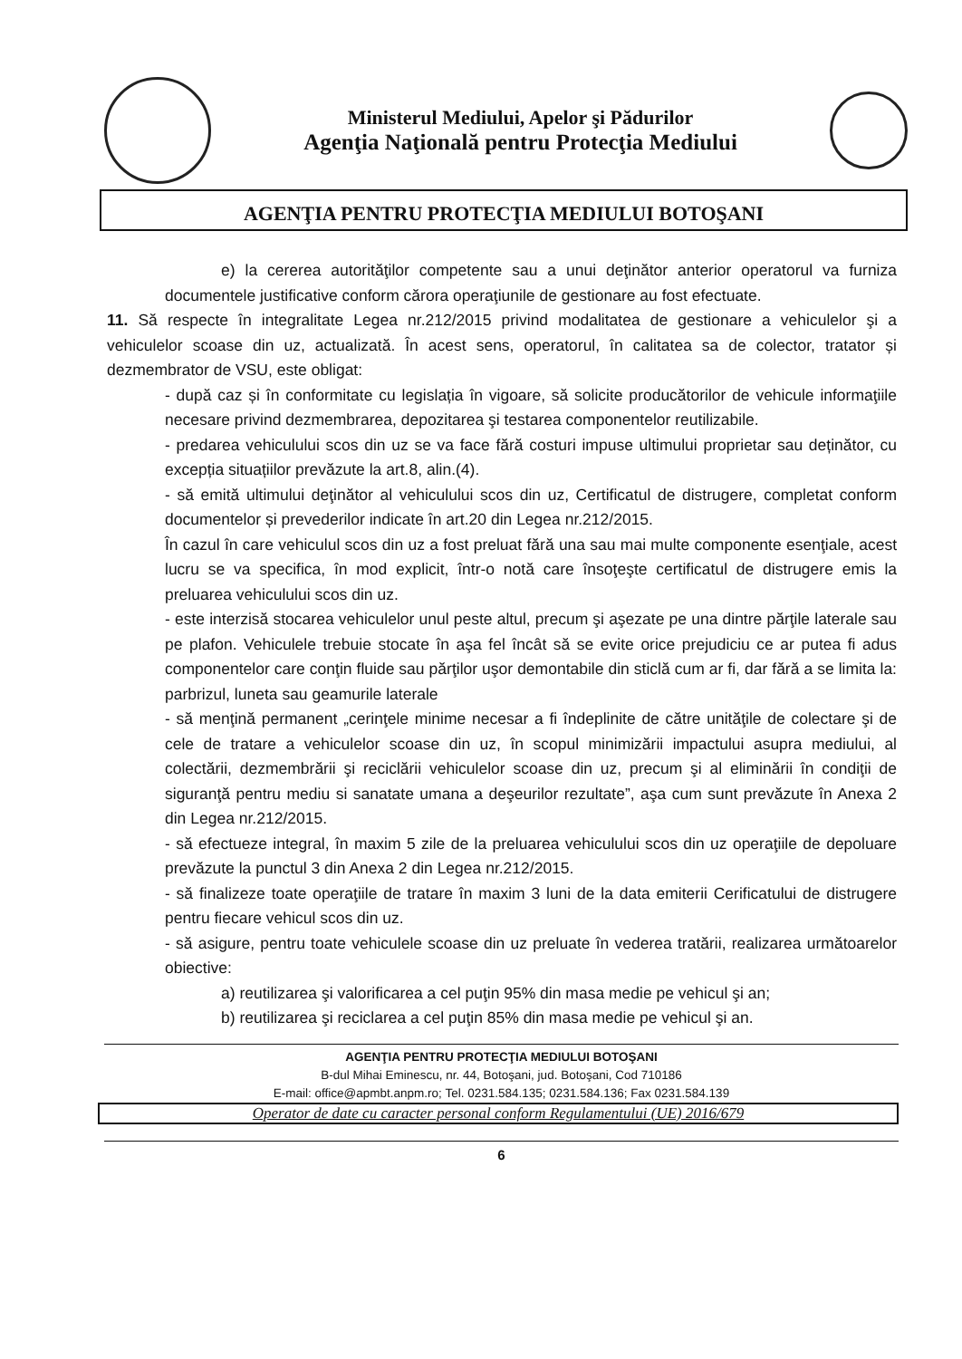Ministerul Mediului, Apelor şi Pădurilor
Agenţia Naţională pentru Protecţia Mediului
AGENŢIA PENTRU PROTECŢIA MEDIULUI BOTOŞANI
e) la cererea autorităţilor competente sau a unui deţinător anterior operatorul va furniza documentele justificative conform cărora operaţiunile de gestionare au fost efectuate.
11. Să respecte în integralitate Legea nr.212/2015 privind modalitatea de gestionare a vehiculelor şi a vehiculelor scoase din uz, actualizată. În acest sens, operatorul, în calitatea sa de colector, tratator și dezmembrator de VSU, este obligat:
- după caz și în conformitate cu legislația în vigoare, să solicite producătorilor de vehicule informaţiile necesare privind dezmembrarea, depozitarea şi testarea componentelor reutilizabile.
- predarea vehiculului scos din uz se va face fără costuri impuse ultimului proprietar sau deținător, cu excepția situațiilor prevăzute la art.8, alin.(4).
- să emită ultimului deţinător al vehiculului scos din uz, Certificatul de distrugere, completat conform documentelor și prevederilor indicate în art.20 din Legea nr.212/2015.
În cazul în care vehiculul scos din uz a fost preluat fără una sau mai multe componente esenţiale, acest lucru se va specifica, în mod explicit, într-o notă care însoţeşte certificatul de distrugere emis la preluarea vehiculului scos din uz.
- este interzisă stocarea vehiculelor unul peste altul, precum şi aşezate pe una dintre părţile laterale sau pe plafon. Vehiculele trebuie stocate în aşa fel încât să se evite orice prejudiciu ce ar putea fi adus componentelor care conţin fluide sau părţilor uşor demontabile din sticlă cum ar fi, dar fără a se limita la: parbrizul, luneta sau geamurile laterale
- să menţină permanent „cerinţele minime necesar a fi îndeplinite de către unităţile de colectare şi de cele de tratare a vehiculelor scoase din uz, în scopul minimizării impactului asupra mediului, al colectării, dezmembrării şi reciclării vehiculelor scoase din uz, precum şi al eliminării în condiţii de siguranţă pentru mediu si sanatate umana a deşeurilor rezultate”, aşa cum sunt prevăzute în Anexa 2 din Legea nr.212/2015.
- să efectueze integral, în maxim 5 zile de la preluarea vehiculului scos din uz operaţiile de depoluare prevăzute la punctul 3 din Anexa 2 din Legea nr.212/2015.
- să finalizeze toate operaţiile de tratare în maxim 3 luni de la data emiterii Cerificatului de distrugere pentru fiecare vehicul scos din uz.
- să asigure, pentru toate vehiculele scoase din uz preluate în vederea tratării, realizarea următoarelor obiective:
a) reutilizarea şi valorificarea a cel puţin 95% din masa medie pe vehicul şi an;
b) reutilizarea şi reciclarea a cel puţin 85% din masa medie pe vehicul şi an.
AGENŢIA PENTRU PROTECŢIA MEDIULUI BOTOŞANI
B-dul Mihai Eminescu, nr. 44, Botoşani, jud. Botoşani, Cod 710186
E-mail: office@apmbt.anpm.ro; Tel. 0231.584.135; 0231.584.136; Fax 0231.584.139
Operator de date cu caracter personal conform Regulamentului (UE) 2016/679
6